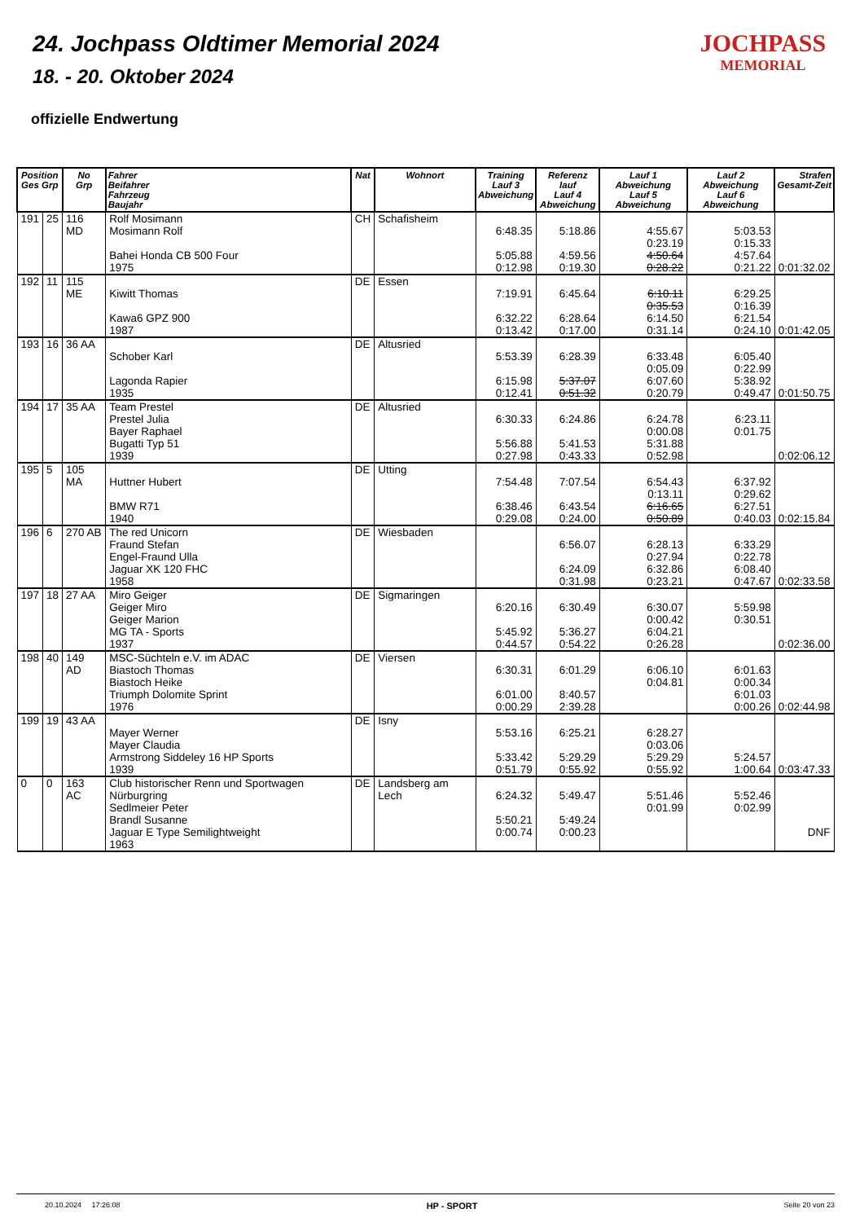24. Jochpass Oldtimer Memorial 2024
18. - 20. Oktober 2024
offizielle Endwertung
JOCHPASS
MEMORIAL
| Position Ges Grp | | No Grp | Fahrer Beifahrer Fahrzeug Baujahr | Nat | Wohnort | Training Lauf 3 Abweichung | Referenz lauf Lauf 4 Abweichung | Lauf 1 Abweichung Lauf 5 Abweichung | Lauf 2 Abweichung Lauf 6 Abweichung | Strafen Gesamt-Zeit |
| --- | --- | --- | --- | --- | --- | --- | --- | --- | --- | --- |
| 191 | 25 | 116 MD | Rolf Mosimann Mosimann Rolf Bahei Honda CB 500 Four 1975 | CH | Schafisheim | 6:48.35 5:05.88 0:12.98 | 5:18.86 4:59.56 0:19.30 | 4:55.67 0:23.19 4:50.64 0:28.22 | 5:03.53 0:15.33 4:57.64 0:21.22 | 0:01:32.02 |
| 192 | 11 | 115 ME | Kiwitt Thomas Kawa6 GPZ 900 1987 | DE | Essen | 7:19.91 6:32.22 0:13.42 | 6:45.64 6:28.64 0:17.00 | 6:10.11 0:35.53 6:14.50 0:31.14 | 6:29.25 0:16.39 6:21.54 0:24.10 | 0:01:42.05 |
| 193 | 16 | 36 AA | Schober Karl Lagonda Rapier 1935 | DE | Altusried | 5:53.39 6:15.98 0:12.41 | 6:28.39 5:37.07 0:51.32 | 6:33.48 0:05.09 6:07.60 0:20.79 | 6:05.40 0:22.99 5:38.92 0:49.47 | 0:01:50.75 |
| 194 | 17 | 35 AA | Team Prestel Prestel Julia Bayer Raphael Bugatti Typ 51 1939 | DE | Altusried | 6:30.33 5:56.88 0:27.98 | 6:24.86 5:41.53 0:43.33 | 6:24.78 0:00.08 5:31.88 0:52.98 | 6:23.11 0:01.75 | 0:02:06.12 |
| 195 | 5 | 105 MA | Huttner Hubert BMW R71 1940 | DE | Utting | 7:54.48 6:38.46 0:29.08 | 7:07.54 6:43.54 0:24.00 | 6:54.43 0:13.11 6:16.65 0:50.89 | 6:37.92 0:29.62 6:27.51 0:40.03 | 0:02:15.84 |
| 196 | 6 | 270 AB | The red Unicorn Fraund Stefan Engel-Fraund Ulla Jaguar XK 120 FHC 1958 | DE | Wiesbaden | | 6:56.07 6:24.09 0:31.98 | 6:28.13 0:27.94 6:32.86 0:23.21 | 6:33.29 0:22.78 6:08.40 0:47.67 | 0:02:33.58 |
| 197 | 18 | 27 AA | Miro Geiger Geiger Miro Geiger Marion MG TA - Sports 1937 | DE | Sigmaringen | 6:20.16 5:45.92 0:44.57 | 6:30.49 5:36.27 0:54.22 | 6:30.07 0:00.42 6:04.21 0:26.28 | 5:59.98 0:30.51 | 0:02:36.00 |
| 198 | 40 | 149 AD | MSC-Süchteln e.V. im ADAC Biastoch Thomas Biastoch Heike Triumph Dolomite Sprint 1976 | DE | Viersen | 6:30.31 6:01.00 0:00.29 | 6:01.29 8:40.57 2:39.28 | 6:06.10 0:04.81 | 6:01.63 0:00.34 6:01.03 0:00.26 | 0:02:44.98 |
| 199 | 19 | 43 AA | Mayer Werner Mayer Claudia Armstrong Siddeley 16 HP Sports 1939 | DE | Isny | 5:53.16 5:33.42 0:51.79 | 6:25.21 5:29.29 0:55.92 | 6:28.27 0:03.06 5:29.29 0:55.92 | 5:24.57 1:00.64 | 0:03:47.33 |
| 0 | 0 | 163 AC | Club historischer Renn und Sportwagen Nürburgring Sedlmeier Peter Brandl Susanne Jaguar E Type Semilightweight 1963 | DE | Landsberg am Lech | 6:24.32 5:50.21 0:00.74 | 5:49.47 5:49.24 0:00.23 | 5:51.46 0:01.99 | 5:52.46 0:02.99 | DNF |
20.10.2024 17:26:08 HP - SPORT Seite 20 von 23